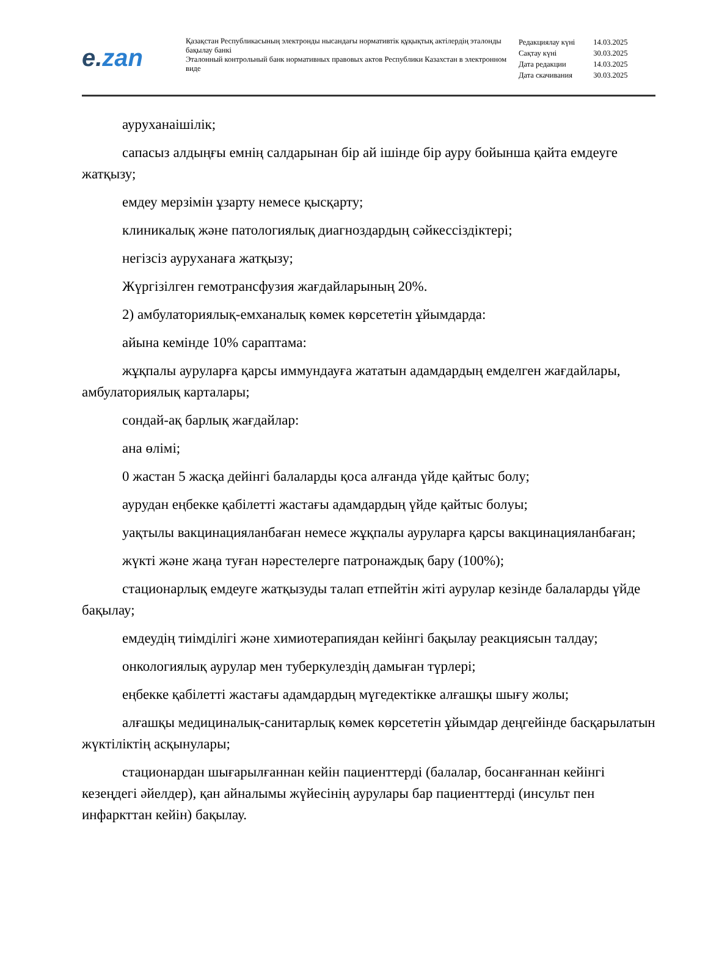e.zan
Қазақстан Республикасының электронды нысандағы нормативтік құқықтық актілердің эталонды бақылау банкі
Эталонный контрольный банк нормативных правовых актов Республики Казахстан в электронном виде
| Редакциялау күні | 14.03.2025 |
| Сақтау күні | 30.03.2025 |
| Дата редакции | 14.03.2025 |
| Дата скачивания | 30.03.2025 |
ауруханаішілік;
сапасыз алдыңғы емнің салдарынан бір ай ішінде бір ауру бойынша қайта емдеуге жатқызу;
емдеу мерзімін ұзарту немесе қысқарту;
клиникалық және патологиялық диагноздардың сәйкессіздіктері;
негізсіз ауруханаға жатқызу;
Жүргізілген гемотрансфузия жағдайларының 20%.
2) амбулаториялық-емханалық көмек көрсететін ұйымдарда:
айына кемінде 10% сараптама:
жұқпалы ауруларға қарсы иммундауға жататын адамдардың емделген жағдайлары, амбулаториялық карталары;
сондай-ақ барлық жағдайлар:
ана өлімі;
0 жастан 5 жасқа дейінгі балаларды қоса алғанда үйде қайтыс болу;
аурудан еңбекке қабілетті жастағы адамдардың үйде қайтыс болуы;
уақтылы вакцинацияланбаған немесе жұқпалы ауруларға қарсы вакцинацияланбаған;
жүкті және жаңа туған нәрестелерге патронаждық бару (100%);
стационарлық емдеуге жатқызуды талап етпейтін жіті аурулар кезінде балаларды үйде бақылау;
емдеудің тиімділігі және химиотерапиядан кейінгі бақылау реакциясын талдау;
онкологиялық аурулар мен туберкулездің дамыған түрлері;
еңбекке қабілетті жастағы адамдардың мүгедектікке алғашқы шығу жолы;
алғашқы медициналық-санитарлық көмек көрсететін ұйымдар деңгейінде басқарылатын жүктіліктің асқынулары;
стационардан шығарылғаннан кейін пациенттерді (балалар, босанғаннан кейінгі кезеңдегі әйелдер), қан айналымы жүйесінің аурулары бар пациенттерді (инсульт пен инфаркттан кейін) бақылау.